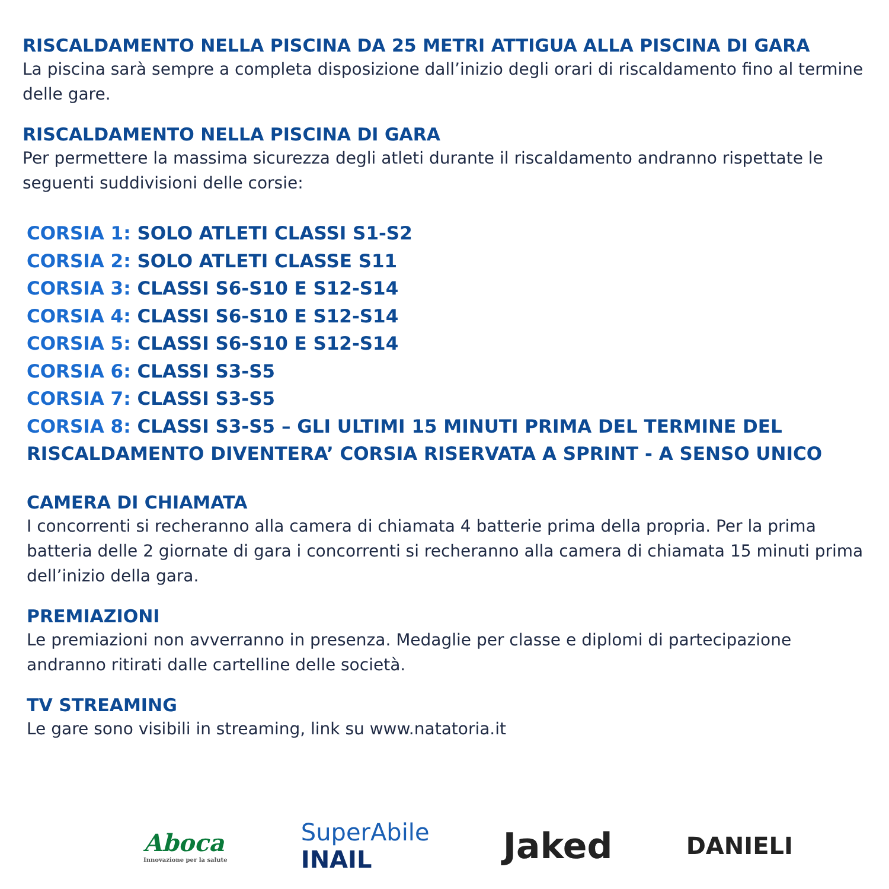RISCALDAMENTO NELLA PISCINA DA 25 METRI ATTIGUA ALLA PISCINA DI GARA
La piscina sarà sempre a completa disposizione dall’inizio degli orari di riscaldamento fino al termine delle gare.
RISCALDAMENTO NELLA PISCINA DI GARA
Per permettere la massima sicurezza degli atleti durante il riscaldamento andranno rispettate le seguenti suddivisioni delle corsie:
CORSIA 1: SOLO ATLETI CLASSI S1-S2
CORSIA 2: SOLO ATLETI CLASSE S11
CORSIA 3: CLASSI S6-S10 E S12-S14
CORSIA 4: CLASSI S6-S10 E S12-S14
CORSIA 5: CLASSI S6-S10 E S12-S14
CORSIA 6: CLASSI S3-S5
CORSIA 7: CLASSI S3-S5
CORSIA 8: CLASSI S3-S5 – GLI ULTIMI 15 MINUTI PRIMA DEL TERMINE DEL RISCALDAMENTO DIVENTERA’ CORSIA RISERVATA A SPRINT - A SENSO UNICO
CAMERA DI CHIAMATA
I concorrenti si recheranno alla camera di chiamata 4 batterie prima della propria. Per la prima batteria delle 2 giornate di gara i concorrenti si recheranno alla camera di chiamata 15 minuti prima dell’inizio della gara.
PREMIAZIONI
Le premiazioni non avverranno in presenza. Medaglie per classe e diplomi di partecipazione andranno ritirati dalle cartelline delle società.
TV STREAMING
Le gare sono visibili in streaming, link su www.natatoria.it
Aboca
Innovazione per la salute
SuperAbile
INAIL
Jaked
DANIELI